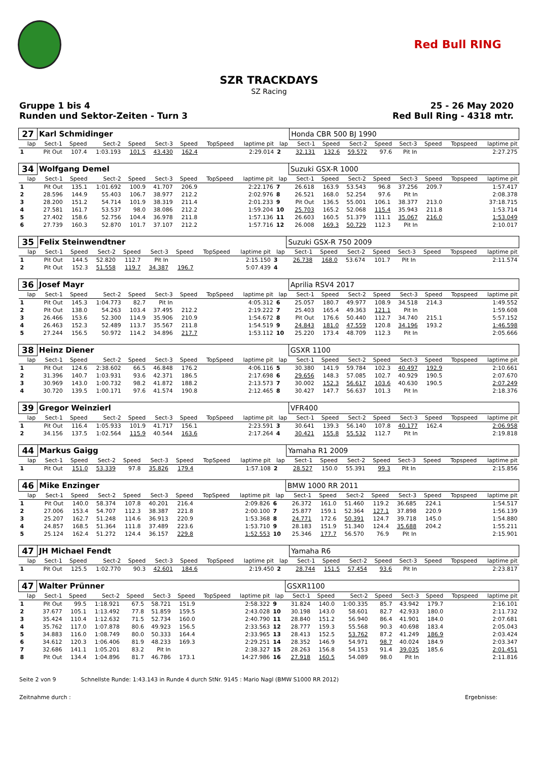Red Bull RING
SZR TRACKDAYS
SZ Racing
Gruppe 1 bis 4 25 - 26 May 2020
Runden und Sektor-Zeiten - Turn 3 Red Bull Ring - 4318 mtr.
| 27 | Karl Schmidinger | | | | | | | | | Honda CBR 500 BJ 1990 | | | | | | | |
| lap | Sect-1 | Speed | Sect-2 | Speed | Sect-3 | Speed | TopSpeed | laptime pit | lap | Sect-1 | Speed | Sect-2 | Speed | Sect-3 | Speed | Topspeed | laptime pit |
| 1 | Pit Out | 107.4 | 1:03.193 | 101.5 | 43.430 | 162.4 | | 2:29.014 | 2 | 32.131 | 132.6 | 59.572 | 97.6 | Pit In | | | 2:27.275 |
| 34 | Wolfgang Demel | | | | | | | | | Suzuki GSX-R 1000 | | | | | | | |
| lap | Sect-1 | Speed | Sect-2 | Speed | Sect-3 | Speed | TopSpeed | laptime pit | lap | Sect-1 | Speed | Sect-2 | Speed | Sect-3 | Speed | Topspeed | laptime pit |
| 1 | Pit Out | 135.1 | 1:01.692 | 100.9 | 41.707 | 206.9 | | 2:22.176 | 7 | 26.618 | 163.9 | 53.543 | 96.8 | 37.256 | 209.7 | | 1:57.417 |
| 2 | 28.596 | 144.9 | 55.403 | 106.7 | 38.977 | 212.2 | | 2:02.976 | 8 | 26.521 | 168.0 | 52.254 | 97.6 | Pit In | | | 2:08.378 |
| 3 | 28.200 | 151.2 | 54.714 | 101.9 | 38.319 | 211.4 | | 2:01.233 | 9 | Pit Out | 136.5 | 55.001 | 106.1 | 38.377 | 213.0 | | 37:18.715 |
| 4 | 27.581 | 161.7 | 53.537 | 98.0 | 38.086 | 212.2 | | 1:59.204 | 10 | 25.703 | 165.2 | 52.068 | 115.4 | 35.943 | 211.8 | | 1:53.714 |
| 5 | 27.402 | 158.6 | 52.756 | 104.4 | 36.978 | 211.8 | | 1:57.136 | 11 | 26.603 | 160.5 | 51.379 | 111.1 | 35.067 | 216.0 | | 1:53.049 |
| 6 | 27.739 | 160.3 | 52.870 | 101.7 | 37.107 | 212.2 | | 1:57.716 | 12 | 26.008 | 169.3 | 50.729 | 112.3 | Pit In | | | 2:10.017 |
| 35 | Felix Steinwendtner | | | | | | | | | Suzuki GSX-R 750 2009 | | | | | | | |
| lap | Sect-1 | Speed | Sect-2 | Speed | Sect-3 | Speed | TopSpeed | laptime pit | lap | Sect-1 | Speed | Sect-2 | Speed | Sect-3 | Speed | Topspeed | laptime pit |
| 1 | Pit Out | 144.5 | 52.820 | 112.7 | Pit In | | | 2:15.150 | 3 | 26.738 | 168.0 | 53.674 | 101.7 | Pit In | | | 2:11.574 |
| 2 | Pit Out | 152.3 | 51.558 | 119.7 | 34.387 | 196.7 | | 5:07.439 | 4 | | | | | | | | |
| 36 | Josef Mayr | | | | | | | | | Aprilia RSV4 2017 | | | | | | | |
| lap | Sect-1 | Speed | Sect-2 | Speed | Sect-3 | Speed | TopSpeed | laptime pit | lap | Sect-1 | Speed | Sect-2 | Speed | Sect-3 | Speed | Topspeed | laptime pit |
| 1 | Pit Out | 145.3 | 1:04.773 | 82.7 | Pit In | | | 4:05.312 | 6 | 25.057 | 180.7 | 49.977 | 108.9 | 34.518 | 214.3 | | 1:49.552 |
| 2 | Pit Out | 138.0 | 54.263 | 103.4 | 37.495 | 212.2 | | 2:19.222 | 7 | 25.403 | 165.4 | 49.363 | 121.1 | Pit In | | | 1:59.608 |
| 3 | 26.466 | 153.6 | 52.300 | 114.9 | 35.906 | 210.9 | | 1:54.672 | 8 | Pit Out | 176.6 | 50.440 | 112.7 | 34.740 | 215.1 | | 5:57.152 |
| 4 | 26.463 | 152.3 | 52.489 | 113.7 | 35.567 | 211.8 | | 1:54.519 | 9 | 24.843 | 181.0 | 47.559 | 120.8 | 34.196 | 193.2 | | 1:46.598 |
| 5 | 27.244 | 156.5 | 50.972 | 114.2 | 34.896 | 217.7 | | 1:53.112 | 10 | 25.220 | 173.4 | 48.709 | 112.3 | Pit In | | | 2:05.666 |
| 38 | Heinz Diener | | | | | | | | | GSXR 1100 | | | | | | | |
| lap | Sect-1 | Speed | Sect-2 | Speed | Sect-3 | Speed | TopSpeed | laptime pit | lap | Sect-1 | Speed | Sect-2 | Speed | Sect-3 | Speed | Topspeed | laptime pit |
| 1 | Pit Out | 124.6 | 2:38.602 | 66.5 | 46.848 | 176.2 | | 4:06.116 | 5 | 30.380 | 141.9 | 59.784 | 102.3 | 40.497 | 192.9 | | 2:10.661 |
| 2 | 31.396 | 140.7 | 1:03.931 | 93.6 | 42.371 | 186.5 | | 2:17.698 | 6 | 29.656 | 148.3 | 57.085 | 102.7 | 40.929 | 190.5 | | 2:07.670 |
| 3 | 30.969 | 143.0 | 1:00.732 | 98.2 | 41.872 | 188.2 | | 2:13.573 | 7 | 30.002 | 152.3 | 56.617 | 103.6 | 40.630 | 190.5 | | 2:07.249 |
| 4 | 30.720 | 139.5 | 1:00.171 | 97.6 | 41.574 | 190.8 | | 2:12.465 | 8 | 30.427 | 147.7 | 56.637 | 101.3 | Pit In | | | 2:18.376 |
| 39 | Gregor Weinzierl | | | | | | | | | VFR400 | | | | | | | |
| lap | Sect-1 | Speed | Sect-2 | Speed | Sect-3 | Speed | TopSpeed | laptime pit | lap | Sect-1 | Speed | Sect-2 | Speed | Sect-3 | Speed | Topspeed | laptime pit |
| 1 | Pit Out | 116.4 | 1:05.933 | 101.9 | 41.717 | 156.1 | | 2:23.591 | 3 | 30.641 | 139.3 | 56.140 | 107.8 | 40.177 | 162.4 | | 2:06.958 |
| 2 | 34.156 | 137.5 | 1:02.564 | 115.9 | 40.544 | 163.6 | | 2:17.264 | 4 | 30.421 | 155.8 | 55.532 | 112.7 | Pit In | | | 2:19.818 |
| 44 | Markus Gaigg | | | | | | | | | Yamaha R1 2009 | | | | | | | |
| lap | Sect-1 | Speed | Sect-2 | Speed | Sect-3 | Speed | TopSpeed | laptime pit | lap | Sect-1 | Speed | Sect-2 | Speed | Sect-3 | Speed | Topspeed | laptime pit |
| 1 | Pit Out | 151.0 | 53.339 | 97.8 | 35.826 | 179.4 | | 1:57.108 | 2 | 28.527 | 150.0 | 55.391 | 99.3 | Pit In | | | 2:15.856 |
| 46 | Mike Enzinger | | | | | | | | | BMW 1000 RR 2011 | | | | | | | |
| lap | Sect-1 | Speed | Sect-2 | Speed | Sect-3 | Speed | TopSpeed | laptime pit | lap | Sect-1 | Speed | Sect-2 | Speed | Sect-3 | Speed | Topspeed | laptime pit |
| 1 | Pit Out | 140.0 | 58.374 | 107.8 | 40.201 | 216.4 | | 2:09.826 | 6 | 26.372 | 161.0 | 51.460 | 119.2 | 36.685 | 224.1 | | 1:54.517 |
| 2 | 27.006 | 153.4 | 54.707 | 112.3 | 38.387 | 221.8 | | 2:00.100 | 7 | 25.877 | 159.1 | 52.364 | 127.1 | 37.898 | 220.9 | | 1:56.139 |
| 3 | 25.207 | 162.7 | 51.248 | 114.6 | 36.913 | 220.9 | | 1:53.368 | 8 | 24.771 | 172.6 | 50.391 | 124.7 | 39.718 | 145.0 | | 1:54.880 |
| 4 | 24.857 | 168.5 | 51.364 | 111.8 | 37.489 | 223.6 | | 1:53.710 | 9 | 28.183 | 151.9 | 51.340 | 124.4 | 35.688 | 204.2 | | 1:55.211 |
| 5 | 25.124 | 162.4 | 51.272 | 124.4 | 36.157 | 229.8 | | 1:52.553 | 10 | 25.346 | 177.7 | 56.570 | 76.9 | Pit In | | | 2:15.901 |
| 47 | JH Michael Fendt | | | | | | | | | Yamaha R6 | | | | | | | |
| lap | Sect-1 | Speed | Sect-2 | Speed | Sect-3 | Speed | TopSpeed | laptime pit | lap | Sect-1 | Speed | Sect-2 | Speed | Sect-3 | Speed | Topspeed | laptime pit |
| 1 | Pit Out | 125.5 | 1:02.770 | 90.3 | 42.601 | 184.6 | | 2:19.450 | 2 | 28.744 | 151.5 | 57.454 | 93.6 | Pit In | | | 2:23.817 |
| 47 | Walter Prünner | | | | | | | | | GSXR1100 | | | | | | | |
| lap | Sect-1 | Speed | Sect-2 | Speed | Sect-3 | Speed | TopSpeed | laptime pit | lap | Sect-1 | Speed | Sect-2 | Speed | Sect-3 | Speed | Topspeed | laptime pit |
| 1 | Pit Out | 99.5 | 1:18.921 | 67.5 | 58.721 | 151.9 | | 2:58.322 | 9 | 31.824 | 140.0 | 1:00.335 | 85.7 | 43.942 | 179.7 | | 2:16.101 |
| 2 | 37.677 | 105.1 | 1:13.492 | 77.8 | 51.859 | 159.5 | | 2:43.028 | 10 | 30.198 | 143.0 | 58.601 | 82.7 | 42.933 | 180.0 | | 2:11.732 |
| 3 | 35.424 | 110.4 | 1:12.632 | 71.5 | 52.734 | 160.0 | | 2:40.790 | 11 | 28.840 | 151.2 | 56.940 | 86.4 | 41.901 | 184.0 | | 2:07.681 |
| 4 | 35.762 | 117.0 | 1:07.878 | 80.6 | 49.923 | 156.5 | | 2:33.563 | 12 | 28.777 | 159.3 | 55.568 | 90.3 | 40.698 | 183.4 | | 2:05.043 |
| 5 | 34.883 | 116.0 | 1:08.749 | 80.0 | 50.333 | 164.4 | | 2:33.965 | 13 | 28.413 | 152.5 | 53.762 | 87.2 | 41.249 | 186.9 | | 2:03.424 |
| 6 | 34.612 | 120.3 | 1:06.406 | 81.9 | 48.233 | 169.3 | | 2:29.251 | 14 | 28.352 | 146.9 | 54.971 | 98.7 | 40.024 | 184.9 | | 2:03.347 |
| 7 | 32.686 | 141.1 | 1:05.201 | 83.2 | Pit In | | | 2:38.327 | 15 | 28.263 | 156.8 | 54.153 | 91.4 | 39.035 | 185.6 | | 2:01.451 |
| 8 | Pit Out | 134.4 | 1:04.896 | 81.7 | 46.786 | 173.1 | | 14:27.986 | 16 | 27.918 | 160.5 | 54.089 | 98.0 | Pit In | | | 2:11.816 |
Seite 2 von 9 Schnellste Runde: 1:43.143 in Runde 4 durch StNr. 9145 : Mario Nagl (BMW S1000 RR 2012)
Zeitnahme durch : Ergebnisse: